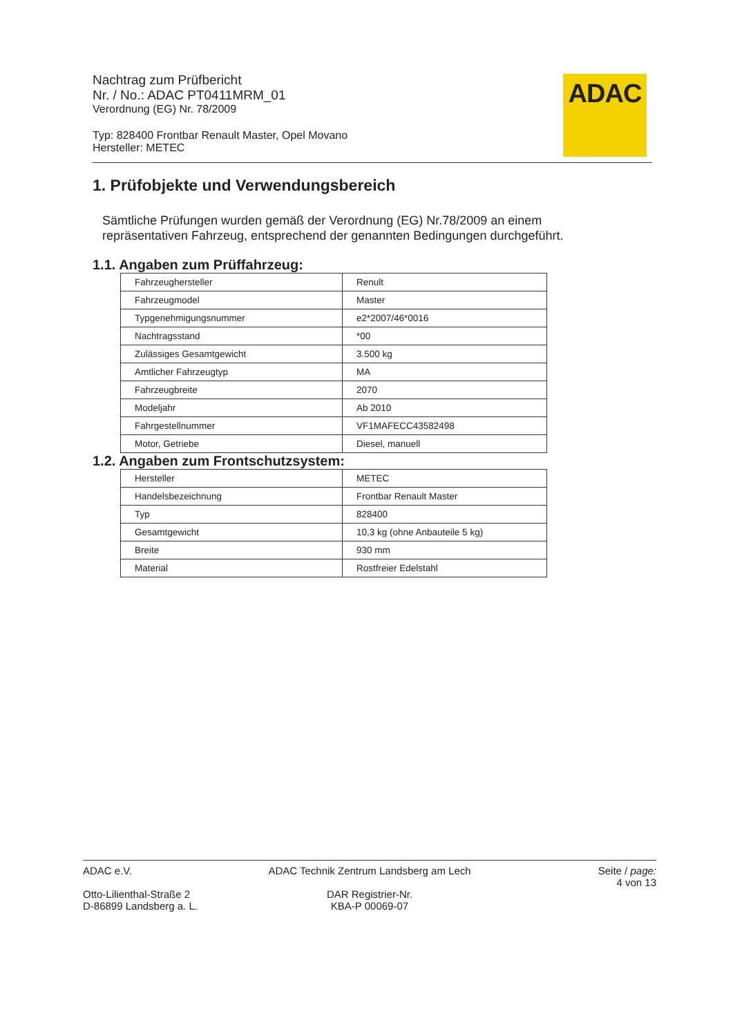Nachtrag zum Prüfbericht
Nr. / No.: ADAC PT0411MRM_01
Verordnung (EG) Nr. 78/2009
Typ: 828400 Frontbar Renault Master, Opel Movano
Hersteller: METEC
ADAC
1. Prüfobjekte und Verwendungsbereich
Sämtliche Prüfungen wurden gemäß der Verordnung (EG) Nr.78/2009 an einem repräsentativen Fahrzeug, entsprechend der genannten Bedingungen durchgeführt.
1.1. Angaben zum Prüffahrzeug:
| Fahrzeughersteller | Renult |
| Fahrzeugmodel | Master |
| Typgenehmigungsnummer | e2*2007/46*0016 |
| Nachtragsstand | *00 |
| Zulässiges Gesamtgewicht | 3.500 kg |
| Amtlicher Fahrzeugtyp | MA |
| Fahrzeugbreite | 2070 |
| Modeljahr | Ab 2010 |
| Fahrgestellnummer | VF1MAFECC43582498 |
| Motor, Getriebe | Diesel, manuell |
1.2. Angaben zum Frontschutzsystem:
| Hersteller | METEC |
| Handelsbezeichnung | Frontbar Renault Master |
| Typ | 828400 |
| Gesamtgewicht | 10,3 kg (ohne Anbauteile 5 kg) |
| Breite | 930 mm |
| Material | Rostfreier Edelstahl |
ADAC e.V.
Otto-Lilienthal-Straße 2
D-86899 Landsberg a. L.
ADAC Technik Zentrum Landsberg am Lech
DAR Registrier-Nr.
KBA-P 00069-07
Seite / page:
4 von 13